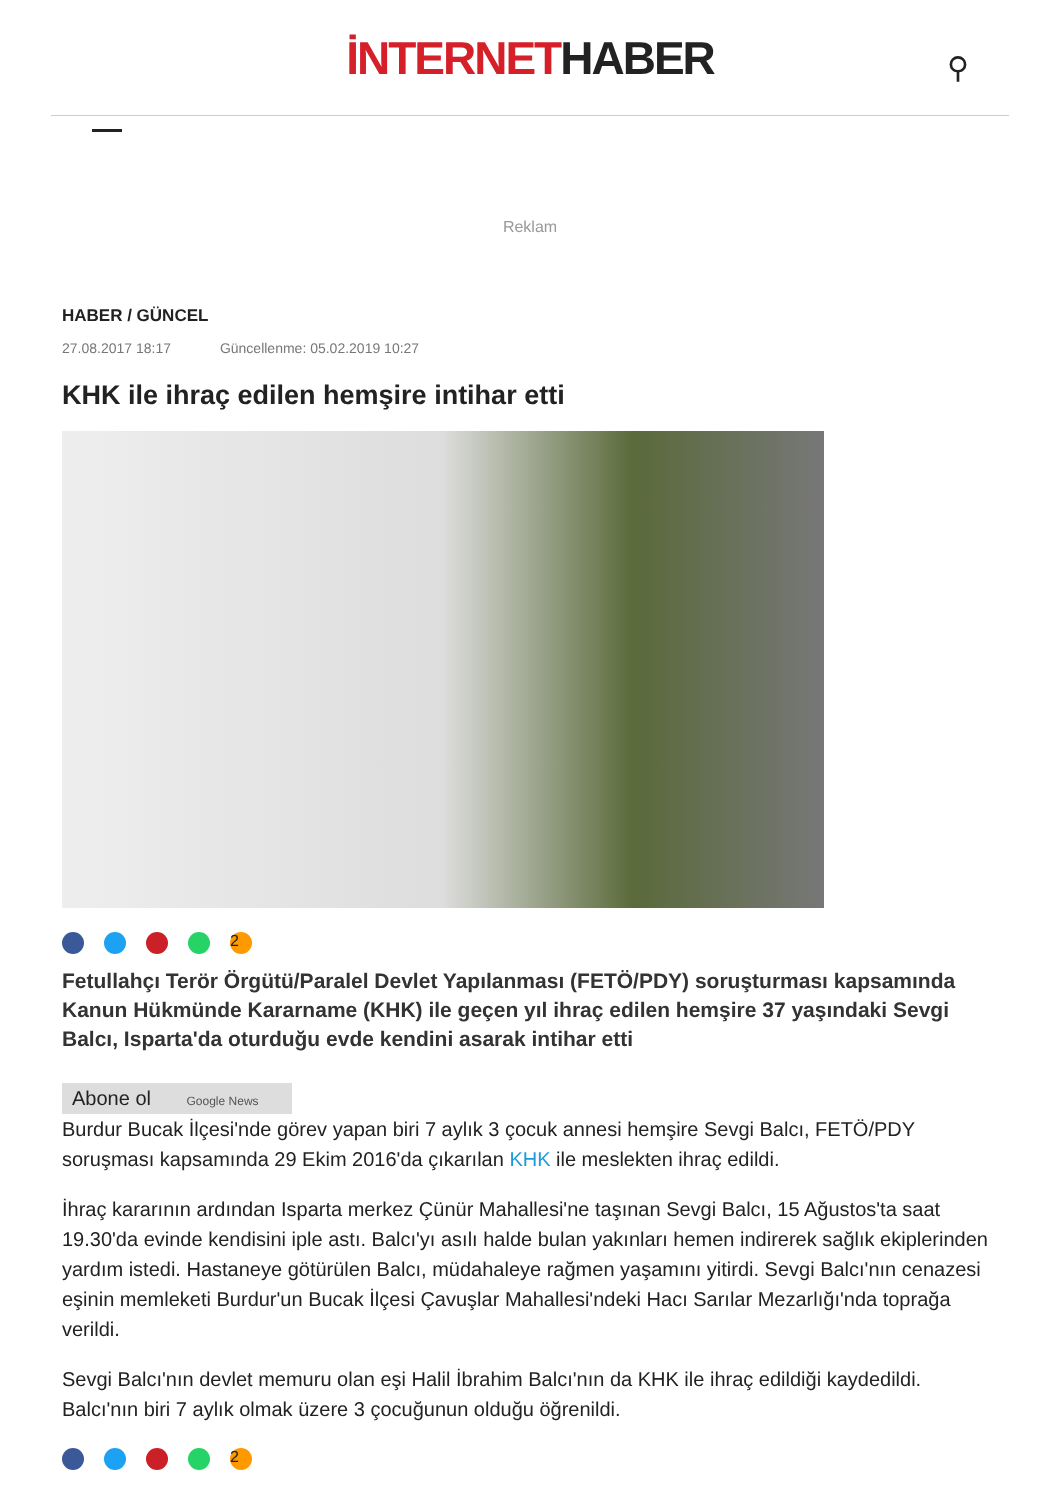İNTERNETHABER
⚲
Reklam
HABER / GÜNCEL
27.08.2017 18:17 Güncellenme: 05.02.2019 10:27
KHK ile ihraç edilen hemşire intihar etti
2
Fetullahçı Terör Örgütü/Paralel Devlet Yapılanması (FETÖ/PDY) soruşturması kapsamında Kanun Hükmünde Kararname (KHK) ile geçen yıl ihraç edilen hemşire 37 yaşındaki Sevgi Balcı, Isparta'da oturduğu evde kendini asarak intihar etti
Abone ol Google News
Burdur Bucak İlçesi'nde görev yapan biri 7 aylık 3 çocuk annesi hemşire Sevgi Balcı, FETÖ/PDY soruşması kapsamında 29 Ekim 2016'da çıkarılan KHK ile meslekten ihraç edildi.
İhraç kararının ardından Isparta merkez Çünür Mahallesi'ne taşınan Sevgi Balcı, 15 Ağustos'ta saat 19.30'da evinde kendisini iple astı. Balcı'yı asılı halde bulan yakınları hemen indirerek sağlık ekiplerinden yardım istedi. Hastaneye götürülen Balcı, müdahaleye rağmen yaşamını yitirdi. Sevgi Balcı'nın cenazesi eşinin memleketi Burdur'un Bucak İlçesi Çavuşlar Mahallesi'ndeki Hacı Sarılar Mezarlığı'nda toprağa verildi.
Sevgi Balcı'nın devlet memuru olan eşi Halil İbrahim Balcı'nın da KHK ile ihraç edildiği kaydedildi. Balcı'nın biri 7 aylık olmak üzere 3 çocuğunun olduğu öğrenildi.
2